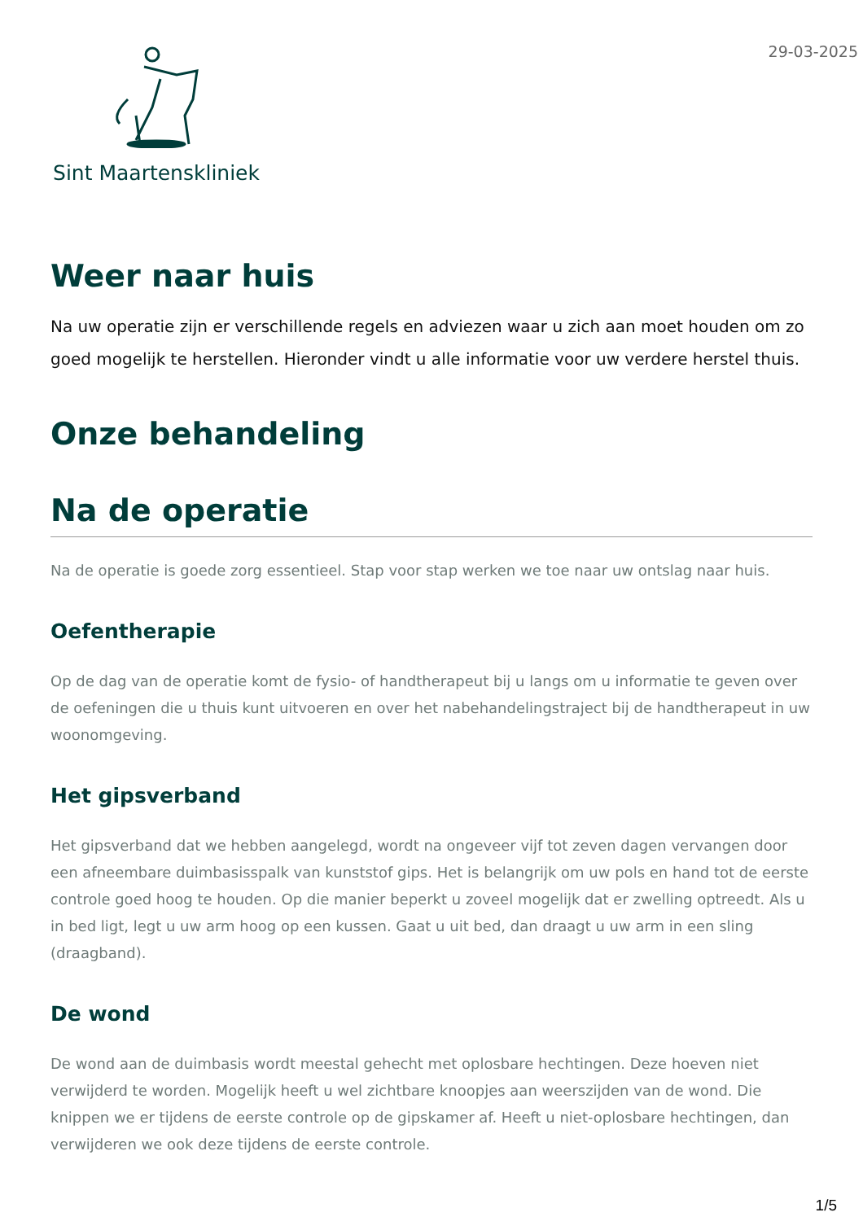Sint Maartenskliniek
29-03-2025
Weer naar huis
Na uw operatie zijn er verschillende regels en adviezen waar u zich aan moet houden om zo goed mogelijk te herstellen. Hieronder vindt u alle informatie voor uw verdere herstel thuis.
Onze behandeling
Na de operatie
Na de operatie is goede zorg essentieel. Stap voor stap werken we toe naar uw ontslag naar huis.
Oefentherapie
Op de dag van de operatie komt de fysio- of handtherapeut bij u langs om u informatie te geven over de oefeningen die u thuis kunt uitvoeren en over het nabehandelingstraject bij de handtherapeut in uw woonomgeving.
Het gipsverband
Het gipsverband dat we hebben aangelegd, wordt na ongeveer vijf tot zeven dagen vervangen door een afneembare duimbasisspalk van kunststof gips. Het is belangrijk om uw pols en hand tot de eerste controle goed hoog te houden. Op die manier beperkt u zoveel mogelijk dat er zwelling optreedt. Als u in bed ligt, legt u uw arm hoog op een kussen. Gaat u uit bed, dan draagt u uw arm in een sling (draagband).
De wond
De wond aan de duimbasis wordt meestal gehecht met oplosbare hechtingen. Deze hoeven niet verwijderd te worden. Mogelijk heeft u wel zichtbare knoopjes aan weerszijden van de wond. Die knippen we er tijdens de eerste controle op de gipskamer af. Heeft u niet-oplosbare hechtingen, dan verwijderen we ook deze tijdens de eerste controle.
1/5